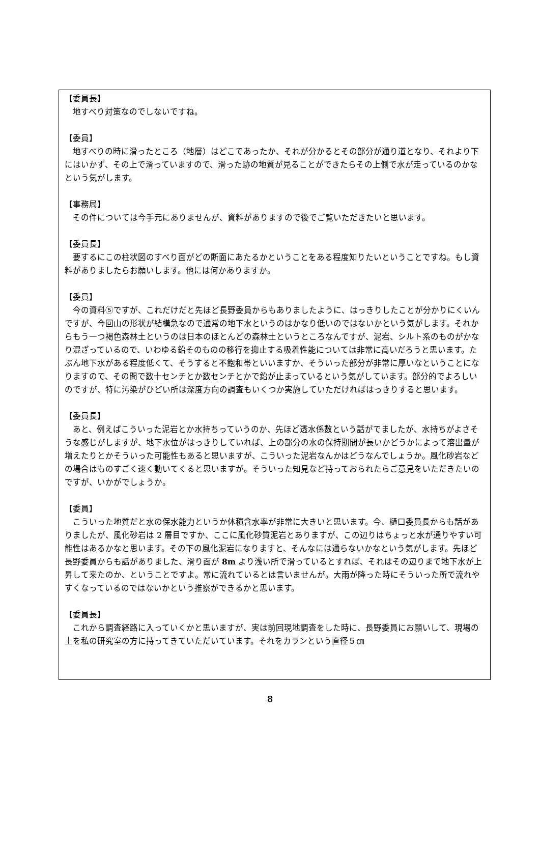【委員長】
　地すべり対策なのでしないですね。
【委員】
　地すべりの時に滑ったところ（地層）はどこであったか、それが分かるとその部分が通り道となり、それより下にはいかず、その上で滑っていますので、滑った跡の地質が見ることができたらその上側で水が走っているのかなという気がします。
【事務局】
　その件については今手元にありませんが、資料がありますので後でご覧いただきたいと思います。
【委員長】
　要するにこの柱状図のすべり面がどの断面にあたるかということをある程度知りたいということですね。もし資料がありましたらお願いします。他には何かありますか。
【委員】
　今の資料⑤ですが、これだけだと先ほど長野委員からもありましたように、はっきりしたことが分かりにくいんですが、今回山の形状が結構急なので通常の地下水というのはかなり低いのではないかという気がします。それからもう一つ褐色森林土というのは日本のほとんどの森林土というところなんですが、泥岩、シルト系のものがかなり混ざっているので、いわゆる鉛そのものの移行を抑止する吸着性能については非常に高いだろうと思います。たぶん地下水がある程度低くて、そうすると不飽和帯といいますか、そういった部分が非常に厚いなということになりますので、その間で数十センチとか数センチとかで鉛が止まっているという気がしています。部分的でよろしいのですが、特に汚染がひどい所は深度方向の調査もいくつか実施していただければはっきりすると思います。
【委員長】
　あと、例えばこういった泥岩とか水持ちっていうのか、先ほど透水係数という話がでましたが、水持ちがよさそうな感じがしますが、地下水位がはっきりしていれば、上の部分の水の保持期間が長いかどうかによって溶出量が増えたりとかそういった可能性もあると思いますが、こういった泥岩なんかはどうなんでしょうか。風化砂岩などの場合はものすごく速く動いてくると思いますが。そういった知見など持っておられたらご意見をいただきたいのですが、いかがでしょうか。
【委員】
　こういった地質だと水の保水能力というか体積含水率が非常に大きいと思います。今、樋口委員長からも話がありましたが、風化砂岩は 2 層目ですか、ここに風化砂質泥岩とありますが、この辺りはちょっと水が通りやすい可能性はあるかなと思います。その下の風化泥岩になりますと、そんなには通らないかなという気がします。先ほど長野委員からも話がありました、滑り面が 8m より浅い所で滑っているとすれば、それはその辺りまで地下水が上昇して来たのか、ということですよ。常に流れているとは言いませんが。大雨が降った時にそういった所で流れやすくなっているのではないかという推察ができるかと思います。
【委員長】
　これから調査経路に入っていくかと思いますが、実は前回現地調査をした時に、長野委員にお願いして、現場の土を私の研究室の方に持ってきていただいています。それをカランという直径５㎝
8